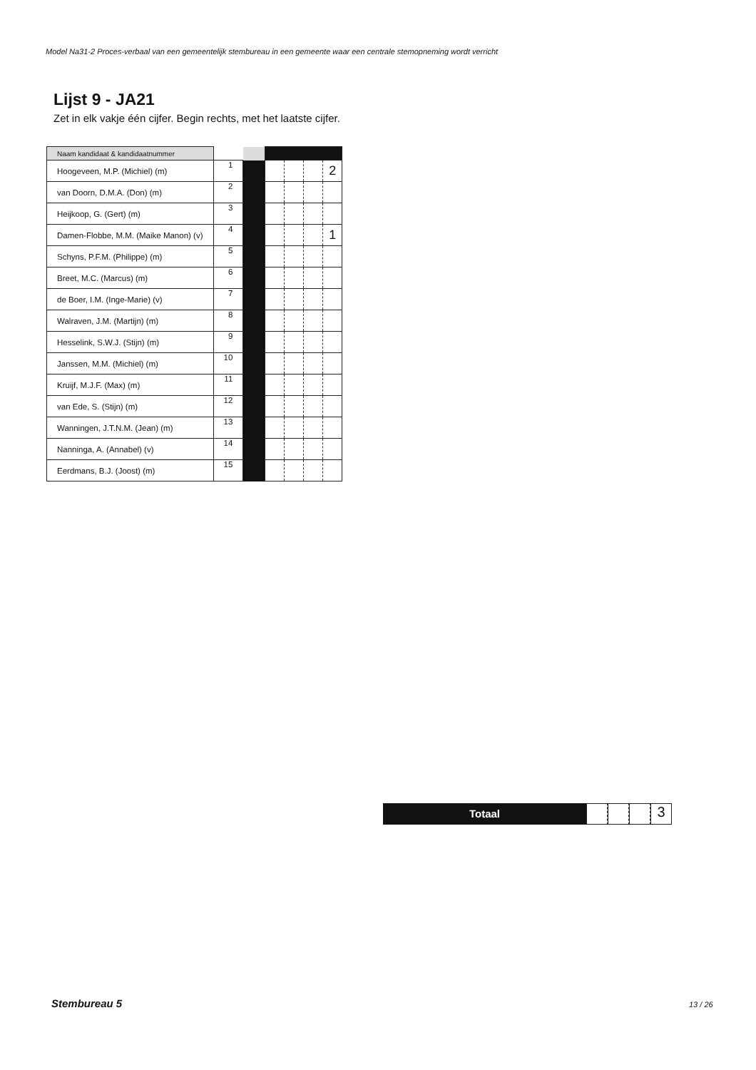Model Na31-2 Proces-verbaal van een gemeentelijk stembureau in een gemeente waar een centrale stemopneming wordt verricht
Lijst 9 - JA21
Zet in elk vakje één cijfer. Begin rechts, met het laatste cijfer.
| Naam kandidaat & kandidaatnummer | | | | | | |
| --- | --- | --- | --- | --- | --- | --- |
| Hoogeveen, M.P. (Michiel) (m) | 1 | | | | | 2 |
| van Doorn, D.M.A. (Don) (m) | 2 | | | | | |
| Heijkoop, G. (Gert) (m) | 3 | | | | | |
| Damen-Flobbe, M.M. (Maike Manon) (v) | 4 | | | | | 1 |
| Schyns, P.F.M. (Philippe) (m) | 5 | | | | | |
| Breet, M.C. (Marcus) (m) | 6 | | | | | |
| de Boer, I.M. (Inge-Marie) (v) | 7 | | | | | |
| Walraven, J.M. (Martijn) (m) | 8 | | | | | |
| Hesselink, S.W.J. (Stijn) (m) | 9 | | | | | |
| Janssen, M.M. (Michiel) (m) | 10 | | | | | |
| Kruijf, M.J.F. (Max) (m) | 11 | | | | | |
| van Ede, S. (Stijn) (m) | 12 | | | | | |
| Wanningen, J.T.N.M. (Jean) (m) | 13 | | | | | |
| Nanninga, A. (Annabel) (v) | 14 | | | | | |
| Eerdmans, B.J. (Joost) (m) | 15 | | | | | |
Totaal
3
Stembureau 5 13 / 26